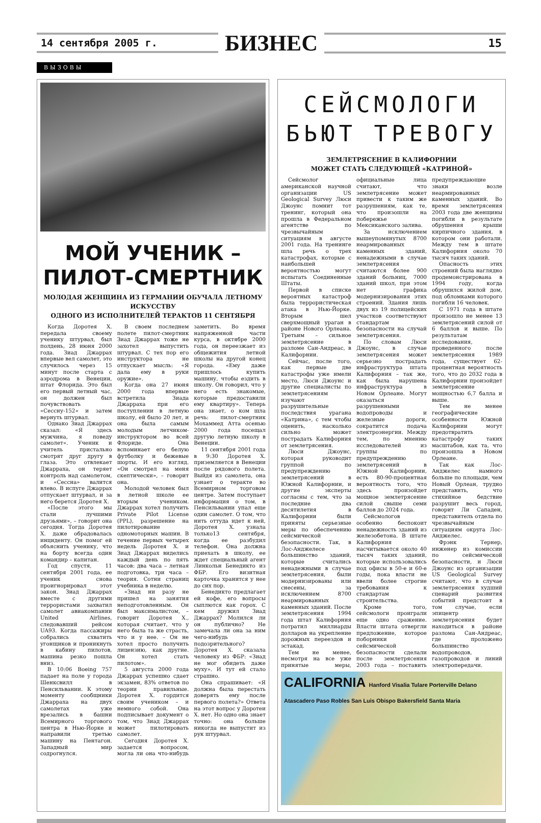14 сентября 2005 г.
БИЗНЕС
15
ВЫЗОВЫ
МОЙ УЧЕНИК –
ПИЛОТ-СМЕРТНИК
МОЛОДАЯ ЖЕНЩИНА ИЗ ГЕРМАНИИ ОБУЧАЛА ЛЕТНОМУ ИСКУССТВУ
ОДНОГО ИЗ ИСПОЛНИТЕЛЕЙ ТЕРАКТОВ 11 СЕНТЯБРЯ
Когда Доротея Х. передала своему ученику штурвал, был полдень, 28 июня 2000 года. Зиад Джаррах впервые вел самолет, это случилось через 15 минут после старта с аэродрома в Венеции, штат Флорида. Это был его первый летный час, он должен был почувствовать «Сессну-152» и затем вернуть штурвал.
Однако Зиад Джаррах сказал: «Я здесь мужчина, я поведу самолет». Ученик и учитель пристально смотрят друг другу в глаза. Это отвлекает Джарраха, он теряет контроль над самолетом, и «Сессна» валится влево. В испуге Джаррах отпускает штурвал, и за него берется Доротея Х.
«После этого мы стали лучшими друзьями», – говорит она сегодня. Тогда Доротея Х. даже обрадовалась инциденту. Он помог ей объяснить ученику, что на борту всегда один командир – капитан.
Год спустя, 11 сентября 2001 года, ее ученик снова проигнорировал этот закон. Зиад Джаррах вместе с другими террористами захватил самолет авиакомпании United Airlines, следовавший рейсом UA93. Когда пассажиры собрались схватить угонщиков и проникнуть в кабину пилотов, машина резко пошла вниз.
В 10:06 Boeing 757 падает на поле у города Шенксвилл в Пенсильвании. К этому моменту сообщники Джарраха на двух самолетах уже врезались в башни Всемирного торгового центра в Нью-Йорке и направили третью машину на Пентагон. Западный мир содрогнулся.
В своем последнем полете пилот-смертник Зиад Джаррах тоже не захотел выпустить штурвал. С тех пор его инструктора не отпускает мысль: «Я дала ему в руки оружие».
Когда она 27 июня 2000 года впервые встретила Зиада Джарраха при его поступлении в летную школу, ей было 20 лет, и она была самым молодым летчиком-инструктором во всей Флориде. Она вспоминает его белую футболку и бежевые шорты. И его взгляд. «Он смотрел на меня скептически», – говорит она.
Молодой человек был в летной школе ее вторым учеником. Джаррах хотел получить Private Pilot License (PPL), разрешение на пилотирование одномоторных машин. В течение первых четырех недель Доротея Х. и Зиад Джаррах виделись каждый день по пять часов: два часа – летная подготовка, три часа – теория. Сотни страниц учебника в неделю.
«Зиад ни разу не пришел на занятия неподготовленным. Он был максималистом, – говорит Доротея Х., которая считает, что у него была та же страсть, что и у нее. – Он не хотел просто получить лицензию, как другие. Он хотел стать пилотом».
5 августа 2000 года Джаррах успешно сдает экзамен, 83% ответов по теории правильные. Доротея Х. гордится своим учеником – и немного собой. Она подписывает документ о том, что Зиад Джаррах может пилотировать самолет.
Сегодня Доротея Х. задается вопросом, могла ли она что-нибудь заметить. Во время напряженной части курса, в октябре 2000 года, он переезжает из общежития летной школы на другой конец города. «Ему даже пришлось купить машину, чтобы ездить в школу. Он говорил, что у него есть знакомые, которые предоставили ему квартиру». Теперь она знает, о ком шла речь: пилот-смертник Мохаммед Атта осенью 2000 года посещал другую летную школу в Венеции.
11 сентября 2001 года в 9:30 Доротея Х. приземляется в Венеции после рядового полета. Выйдя из самолета, она узнает о теракте во Всемирном торговом центре. Затем поступает информация о том, в Пенсильвании упал еще один самолет. О том, что нить оттуда идет к ней, Доротея Х. узнала только13 сентября, когда ее разбудил телефон. Она должна приехать в школу, ее ждет специальный агент Линкольн Бенедикто из ФБР. Его визитная карточка хранится у нее до сих пор.
Бенедикто предлагает ей кофе, его вопросы сыплются как горох. С кем дружил Зиад Джаррах? Молился ли он публично? Не замечала ли она за ним чего-нибудь подозрительного? Доротея Х. сказала человеку из ФБР: «Зиад не мог обидеть даже муху». И тут ей стало страшно.
Она спрашивает: «Я должна была перестать доверять ему после первого полета?» Ответа на этот вопрос у Доротеи Х. нет. Но одно она знает точно: она больше никогда не выпустит из рук штурвал.
СЕЙСМОЛОГИ
БЬЮТ ТРЕВОГУ
ЗЕМЛЕТРЯСЕНИЕ В КАЛИФОРНИИ
МОЖЕТ СТАТЬ СЛЕДУЮЩЕЙ «КАТРИНОЙ»
Сейсмолог американской научной организации US Geological Survey Люси Джоунс помнит тот тренинг, который она прошла в Федеральном агентстве по чрезвычайным ситуациям в августе 2001 года. На тренинге шла речь о трех катастрофах, которые с наибольшей вероятностью могут испытать Соединенные Штаты.
Первой в списке вероятных катастроф была террористическая атака в Нью-Йорке. Вторым шел сверхмощный ураган в районе Нового Орлеана. Третьим – сильное землетрясение в разломе Сан-Андреас, в Калифорнии.
Сейчас, после того, как первые две катастрофы уже имели место, Люси Джоунс и другие специалисты по землетрясениям изучают разрушительные последствия урагана «Катрина», с тем чтобы оценить, насколько сильно может пострадать Калифорния от землетрясения.
Люси Джоунс, которая руководит группой по предупреждению землетрясений в Южной Калифорнии, и другие эксперты согласны с тем, что за последние два десятилетия в Калифорнии были приняты серьезные меры по обеспечению сейсмической безопасности. Так, в Лос-Анджелесе большинство зданий, которые считались ненадежными в случае землетрясения, были модернизированы или снесены, за исключением 8700 неармированных каменных зданий. После землетрясения 1994 года штат Калифорния потратил миллиарды долларов на укрепление дорожных переездов и эстакад.
Тем не менее, несмотря на все уже принятые меры, официальные лица считают, что землетрясение может привести к таким же разрушениям, как те, что произошли на побережье Мексиканского залива.
За исключением вышеупомянутых 8700 неармированных каменных зданий, ненадежными в случае землетрясения считаются более 900 зданий больниц, 7000 зданий школ, при этом нет графика модернизирования этих строений. Здания лишь двух из 19 полицейских участков соответствуют стандартам безопасности на случай землетрясения.
По словам Люси Джоунс, в случае землетрясения может серьезно пострадать инфраструктура штата Калифорния – так же, как была нарушена инфраструктура в Новом Орлеане. Могут оказаться разрушенными водопроводы и железные дороги, сократится подача электроэнергии. Между тем, по мнению исследователей из группы по предупреждению землетрясений в Южной Калифорнии, есть 80-90-процентная вероятность того, что здесь произойдет мощное землетрясение силой свыше семи баллов до 2024 года.
Сейсмологов особенно беспокоит ненадежность зданий из железобетона. В штате Калифорния насчитывается около 40 тысяч таких зданий, которые использовались под офисы в 50-е и 60-е годы, пока власти не ввели более строгие требования к стандартам строительства.
Кроме того, сейсмологи проиграли еще одно сражение. Власти штата отвергли предложение, которое поборники сейсмической безопасности сделали после землетрясения 2003 года – поставить предупреждающие знаки возле неармированных каменных зданий. Во время землетрясения 2003 года две женщины погибли в результате обрушения крыши кирпичного здания, в котором они работали. Между тем в штате Калифорния около 70 тысяч таких зданий.
Опасность этих строений была наглядно продемонстрирована в 1994 году, когда обрушился жилой дом, под обломками которого погибли 16 человек.
С 1971 года в штате произошло не менее 13 землетрясений силой от 6 баллов и выше. По результатам исследования, проведенного после землетрясения 1989 года, существует 62-процентная вероятность того, что до 2032 года в Калифорнии произойдет землетрясение мощностью 6,7 балла и выше.
Тем не менее географические особенности Южной Калифорнии могут предотвратить катастрофу таких масштабов, как та, что произошла в Новом Орлеане.
Так как Лос-Анджелес намного больше по площади, чем Новый Орлеан, трудно представить, что стихийное бедствие разрушит весь город, говорит Ли Сападен, представитель отдела по чрезвычайным ситуациям округа Лос-Анджелес.
Фрэнк Тернер, инженер из комиссии по сейсмической безопасности, и Люси Джоунс из организации US Geological Survey считают, что в случае землетрясения худший сценарий развития событий предстоит в том случае, если эпицентр землетрясения будет находиться в районе разлома Сан-Андреас, где проложено большинство водопроводов, газопроводов и линий электропередачи.
CALIFORNIA Hanford Visalia Tulare Porterville Delano Atascadero Paso Robles San Luis Obispo Bakersfield Santa Maria